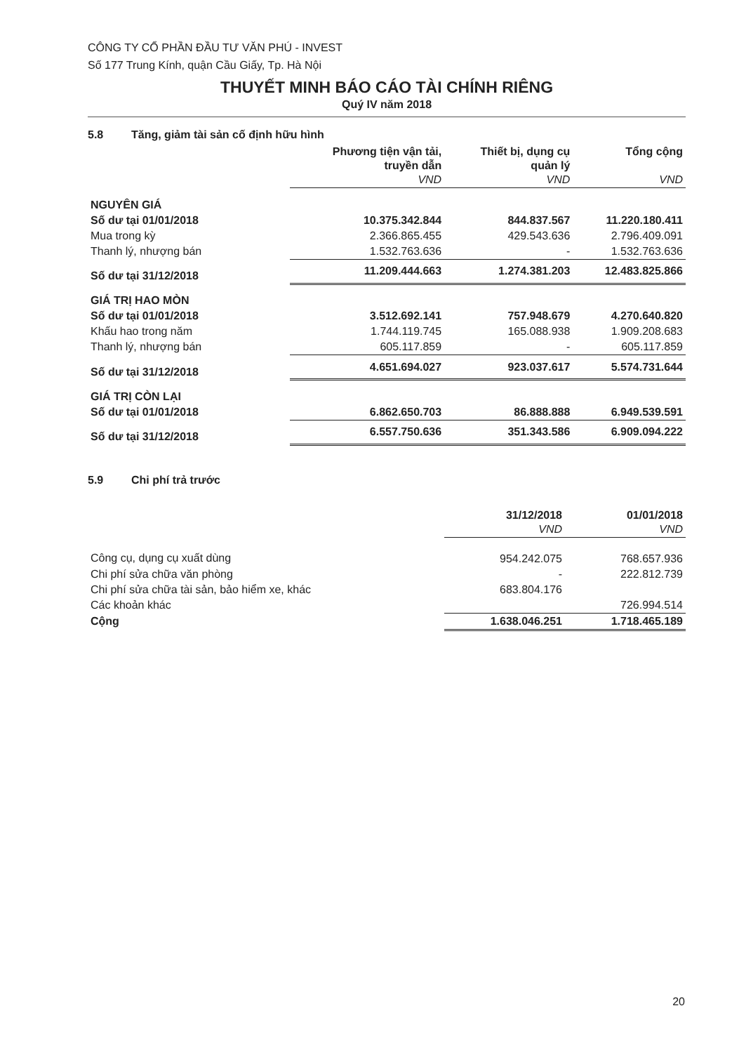CÔNG TY CỔ PHẦN ĐẦU TƯ VĂN PHÚ - INVEST
Số 177 Trung Kính, quận Cầu Giấy, Tp. Hà Nội
THUYẾT MINH BÁO CÁO TÀI CHÍNH RIÊNG
Quý IV năm 2018
5.8 Tăng, giảm tài sản cố định hữu hình
| | Phương tiện vận tải, truyền dẫn VND | Thiết bị, dụng cụ quản lý VND | Tổng cộng VND |
| NGUYÊN GIÁ | | | |
| Số dư tại 01/01/2018 | 10.375.342.844 | 844.837.567 | 11.220.180.411 |
| Mua trong kỳ | 2.366.865.455 | 429.543.636 | 2.796.409.091 |
| Thanh lý, nhượng bán | 1.532.763.636 | - | 1.532.763.636 |
| Số dư tại 31/12/2018 | 11.209.444.663 | 1.274.381.203 | 12.483.825.866 |
| GIÁ TRỊ HAO MÒN | | | |
| Số dư tại 01/01/2018 | 3.512.692.141 | 757.948.679 | 4.270.640.820 |
| Khấu hao trong năm | 1.744.119.745 | 165.088.938 | 1.909.208.683 |
| Thanh lý, nhượng bán | 605.117.859 | - | 605.117.859 |
| Số dư tại 31/12/2018 | 4.651.694.027 | 923.037.617 | 5.574.731.644 |
| GIÁ TRỊ CÒN LẠI | | | |
| Số dư tại 01/01/2018 | 6.862.650.703 | 86.888.888 | 6.949.539.591 |
| Số dư tại 31/12/2018 | 6.557.750.636 | 351.343.586 | 6.909.094.222 |
5.9 Chi phí trả trước
| | 31/12/2018 VND | 01/01/2018 VND |
| Công cụ, dụng cụ xuất dùng | 954.242.075 | 768.657.936 |
| Chi phí sửa chữa văn phòng | - | 222.812.739 |
| Chi phí sửa chữa tài sản, bảo hiểm xe, khác | 683.804.176 | |
| Các khoản khác | | 726.994.514 |
| Cộng | 1.638.046.251 | 1.718.465.189 |
20